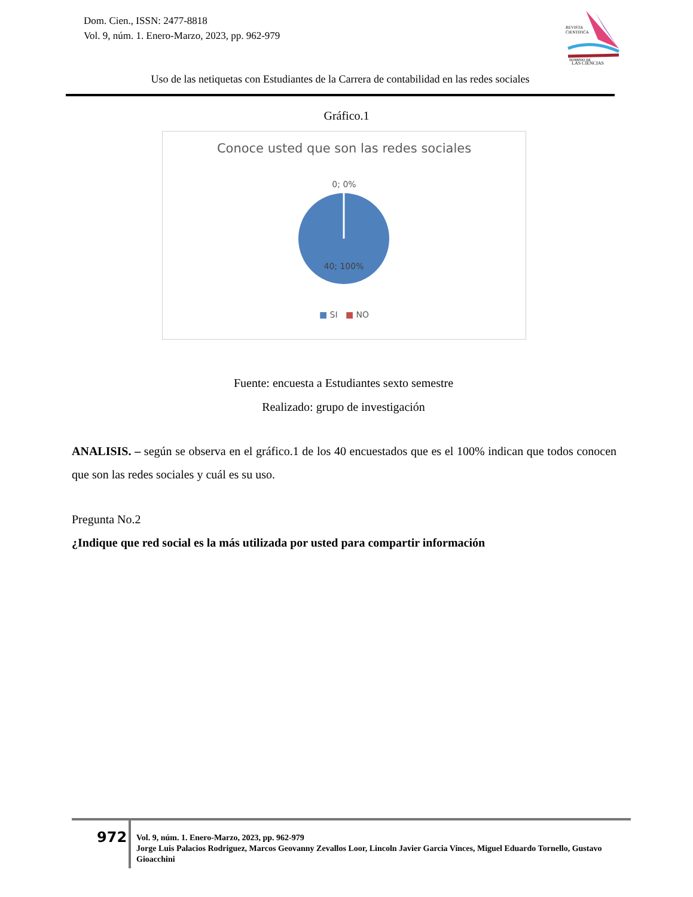Dom. Cien., ISSN: 2477-8818
Vol. 9, núm. 1. Enero-Marzo, 2023, pp. 962-979
REVISTA
CIENTIFICA
DOMINIO DE
LAS CIENCIAS
Uso de las netiquetas con Estudiantes de la Carrera de contabilidad en las redes sociales
Gráfico.1
Conoce usted que son las redes sociales
0; 0%
40; 100%
■ SI ■ NO
Fuente: encuesta a Estudiantes sexto semestre
Realizado: grupo de investigación
ANALISIS. – según se observa en el gráfico.1 de los 40 encuestados que es el 100% indican que todos conocen que son las redes sociales y cuál es su uso.
Pregunta No.2
¿Indique que red social es la más utilizada por usted para compartir información
972
Vol. 9, núm. 1. Enero-Marzo, 2023, pp. 962-979
Jorge Luis Palacios Rodriguez, Marcos Geovanny Zevallos Loor, Lincoln Javier Garcia Vinces, Miguel Eduardo Tornello, Gustavo Gioacchini